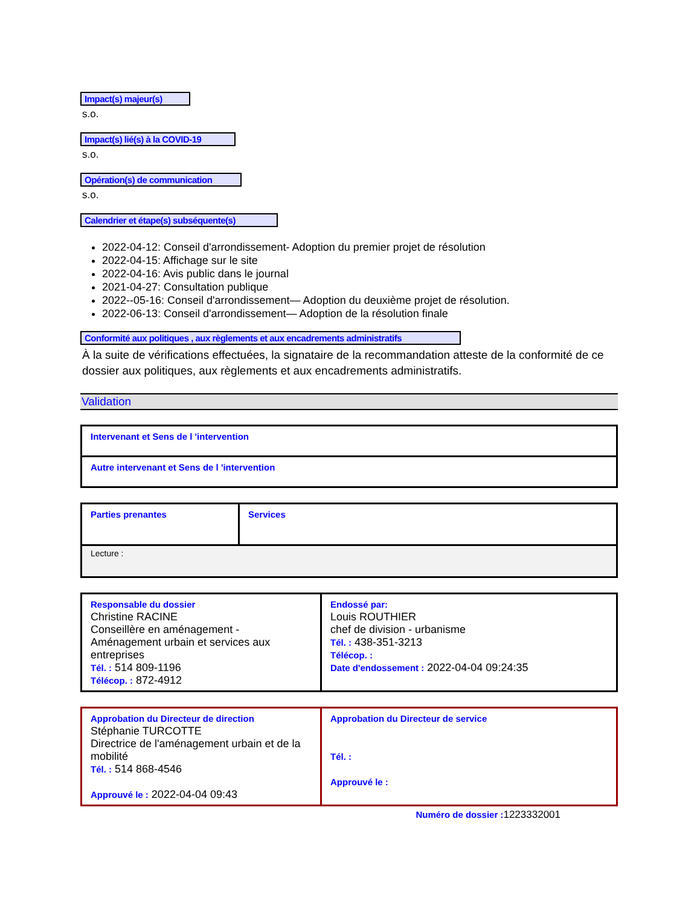Impact(s) majeur(s)
s.o.
Impact(s) lié(s) à la COVID-19
s.o.
Opération(s) de communication
s.o.
Calendrier et étape(s) subséquente(s)
2022-04-12: Conseil d'arrondissement- Adoption du premier projet de résolution
2022-04-15: Affichage sur le site
2022-04-16: Avis public dans le journal
2021-04-27: Consultation publique
2022--05-16: Conseil d'arrondissement— Adoption du deuxième projet de résolution.
2022-06-13: Conseil d'arrondissement— Adoption de la résolution finale
Conformité aux politiques , aux règlements et aux encadrements administratifs
À la suite de vérifications effectuées, la signataire de la recommandation atteste de la conformité de ce dossier aux politiques, aux règlements et aux encadrements administratifs.
Validation
| Intervenant et Sens de l 'intervention |
| Autre intervenant et Sens de l 'intervention |
| Parties prenantes | Services |
| Lecture : | |
| Responsable du dossier Christine RACINE Conseillère en aménagement - Aménagement urbain et services aux entreprises Tél. : 514 809-1196 Télécop. : 872-4912 | Endossé par: Louis ROUTHIER chef de division - urbanisme Tél. : 438-351-3213 Télécop. : Date d'endossement : 2022-04-04 09:24:35 |
| Approbation du Directeur de direction Stéphanie TURCOTTE Directrice de l'aménagement urbain et de la mobilité Tél. : 514 868-4546 Approuvé le : 2022-04-04 09:43 | Approbation du Directeur de service Tél. : Approuvé le : |
Numéro de dossier : 1223332001